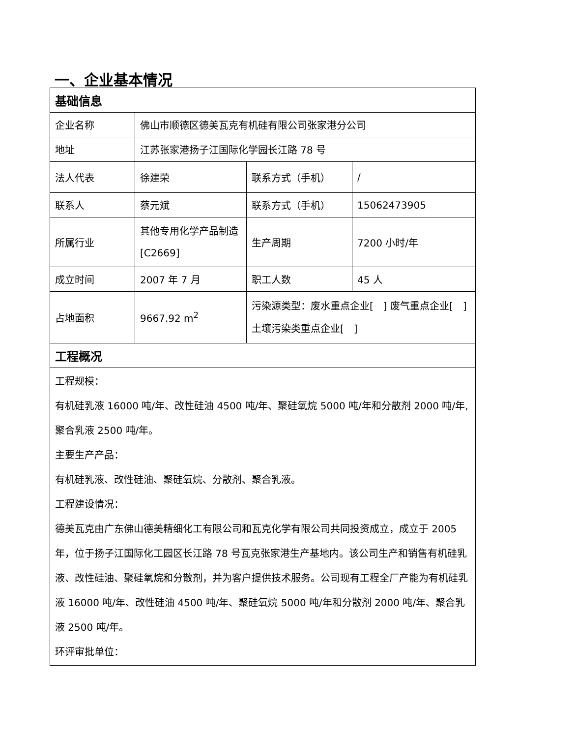一、企业基本情况
| 基础信息 | | | |
| 企业名称 | 佛山市顺德区德美瓦克有机硅有限公司张家港分公司 | | |
| 地址 | 江苏张家港扬子江国际化学园长江路 78 号 | | |
| 法人代表 | 徐建荣 | 联系方式（手机） | / |
| 联系人 | 蔡元斌 | 联系方式（手机） | 15062473905 |
| 所属行业 | 其他专用化学产品制造[C2669] | 生产周期 | 7200 小时/年 |
| 成立时间 | 2007 年 7 月 | 职工人数 | 45 人 |
| 占地面积 | 9667.92 m<sup>2</sup> | 污染源类型：废水重点企业[ ] 废气重点企业[ ] 土壤污染类重点企业[ ] | |
| 工程概况 | | | |
| 工程规模： 有机硅乳液 16000 吨/年、改性硅油 4500 吨/年、聚硅氧烷 5000 吨/年和分散剂 2000 吨/年,聚合乳液 2500 吨/年。 主要生产产品： 有机硅乳液、改性硅油、聚硅氧烷、分散剂、聚合乳液。 工程建设情况： 德美瓦克由广东佛山德美精细化工有限公司和瓦克化学有限公司共同投资成立，成立于 2005 年，位于扬子江国际化工园区长江路 78 号瓦克张家港生产基地内。该公司生产和销售有机硅乳液、改性硅油、聚硅氧烷和分散剂，并为客户提供技术服务。公司现有工程全厂产能为有机硅乳液 16000 吨/年、改性硅油 4500 吨/年、聚硅氧烷 5000 吨/年和分散剂 2000 吨/年、聚合乳液 2500 吨/年。 环评审批单位： | | | |